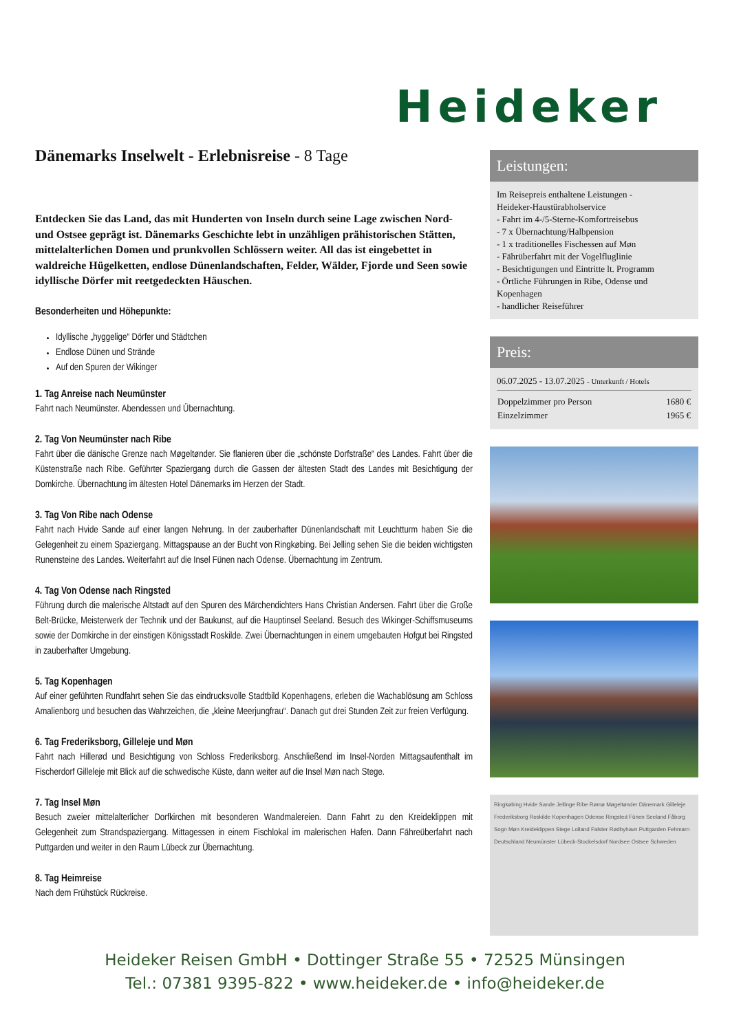Heideker
Dänemarks Inselwelt - Erlebnisreise - 8 Tage
Entdecken Sie das Land, das mit Hunderten von Inseln durch seine Lage zwischen Nord- und Ostsee geprägt ist. Dänemarks Geschichte lebt in unzähligen prähistorischen Stätten, mittelalterlichen Domen und prunkvollen Schlössern weiter. All das ist eingebettet in waldreiche Hügelketten, endlose Dünenlandschaften, Felder, Wälder, Fjorde und Seen sowie idyllische Dörfer mit reetgedeckten Häuschen.
Besonderheiten und Höhepunkte:
Idyllische „hyggelige“ Dörfer und Städtchen
Endlose Dünen und Strände
Auf den Spuren der Wikinger
1. Tag Anreise nach Neumünster
Fahrt nach Neumünster. Abendessen und Übernachtung.
2. Tag Von Neumünster nach Ribe
Fahrt über die dänische Grenze nach Møgeltønder. Sie flanieren über die „schönste Dorfstraße“ des Landes. Fahrt über die Küstenstraße nach Ribe. Geführter Spaziergang durch die Gassen der ältesten Stadt des Landes mit Besichtigung der Domkirche. Übernachtung im ältesten Hotel Dänemarks im Herzen der Stadt.
3. Tag Von Ribe nach Odense
Fahrt nach Hvide Sande auf einer langen Nehrung. In der zauberhafter Dünenlandschaft mit Leuchtturm haben Sie die Gelegenheit zu einem Spaziergang. Mittagspause an der Bucht von Ringkøbing. Bei Jelling sehen Sie die beiden wichtigsten Runensteine des Landes. Weiterfahrt auf die Insel Fünen nach Odense. Übernachtung im Zentrum.
4. Tag Von Odense nach Ringsted
Führung durch die malerische Altstadt auf den Spuren des Märchendichters Hans Christian Andersen. Fahrt über die Große Belt-Brücke, Meisterwerk der Technik und der Baukunst, auf die Hauptinsel Seeland. Besuch des Wikinger-Schiffsmuseums sowie der Domkirche in der einstigen Königsstadt Roskilde. Zwei Übernachtungen in einem umgebauten Hofgut bei Ringsted in zauberhafter Umgebung.
5. Tag Kopenhagen
Auf einer geführten Rundfahrt sehen Sie das eindrucksvolle Stadtbild Kopenhagens, erleben die Wachablösung am Schloss Amalienborg und besuchen das Wahrzeichen, die „kleine Meerjungfrau“. Danach gut drei Stunden Zeit zur freien Verfügung.
6. Tag Frederiksborg, Gilleleje und Møn
Fahrt nach Hillerød und Besichtigung von Schloss Frederiksborg. Anschließend im Insel-Norden Mittagsaufenthalt im Fischerdorf Gilleleje mit Blick auf die schwedische Küste, dann weiter auf die Insel Møn nach Stege.
7. Tag Insel Møn
Besuch zweier mittelalterlicher Dorfkirchen mit besonderen Wandmalereien. Dann Fahrt zu den Kreideklippen mit Gelegenheit zum Strandspaziergang. Mittagessen in einem Fischlokal im malerischen Hafen. Dann Fähreüberfahrt nach Puttgarden und weiter in den Raum Lübeck zur Übernachtung.
8. Tag Heimreise
Nach dem Frühstück Rückreise.
Leistungen:
Im Reisepreis enthaltene Leistungen -
Heideker-Haustürabholservice
- Fahrt im 4-/5-Sterne-Komfortreisebus
- 7 x Übernachtung/Halbpension
- 1 x traditionelles Fischessen auf Møn
- Fährüberfahrt mit der Vogelfluglinie
- Besichtigungen und Eintritte lt. Programm
- Örtliche Führungen in Ribe, Odense und Kopenhagen
- handlicher Reiseführer
Preis:
06.07.2025 - 13.07.2025 - Unterkunft / Hotels
| Doppelzimmer pro Person | 1680 € |
| Einzelzimmer | 1965 € |
Ringkøbing Hvide Sande Jellinge Ribe Rømø Møgeltønder Dänemark Gilleleje Frederiksborg Roskilde Kopenhagen Odense Ringsted Fünen Seeland Fåborg Sogn Møn Kreideklippen Stege Lolland Falster Rødbyhavn Puttgarden Fehmarn Deutschland Neumünster Lübeck-Stockelsdorf Nordsee Ostsee Schweden
Heideker Reisen GmbH • Dottinger Straße 55 • 72525 Münsingen
Tel.: 07381 9395-822 • www.heideker.de • info@heideker.de